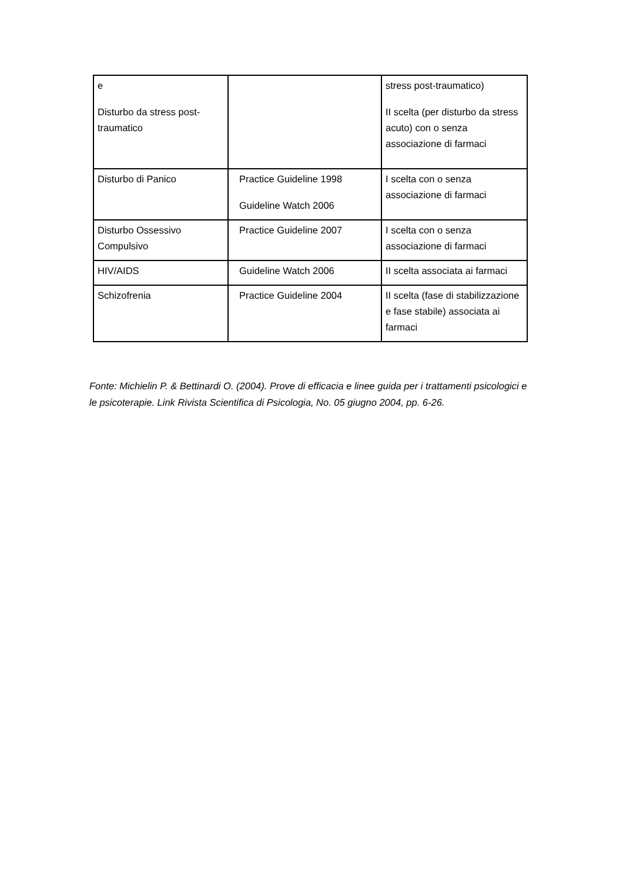| e Disturbo da stress post-traumatico | | stress post-traumatico) II scelta (per disturbo da stress acuto) con o senza associazione di farmaci |
| Disturbo di Panico | Practice Guideline 1998 Guideline Watch 2006 | I scelta con o senza associazione di farmaci |
| Disturbo Ossessivo Compulsivo | Practice Guideline 2007 | I scelta con o senza associazione di farmaci |
| HIV/AIDS | Guideline Watch 2006 | II scelta associata ai farmaci |
| Schizofrenia | Practice Guideline 2004 | II scelta (fase di stabilizzazione e fase stabile) associata ai farmaci |
Fonte: Michielin P. & Bettinardi O. (2004). Prove di efficacia e linee guida per i trattamenti psicologici e le psicoterapie. Link Rivista Scientifica di Psicologia, No. 05 giugno 2004, pp. 6-26.